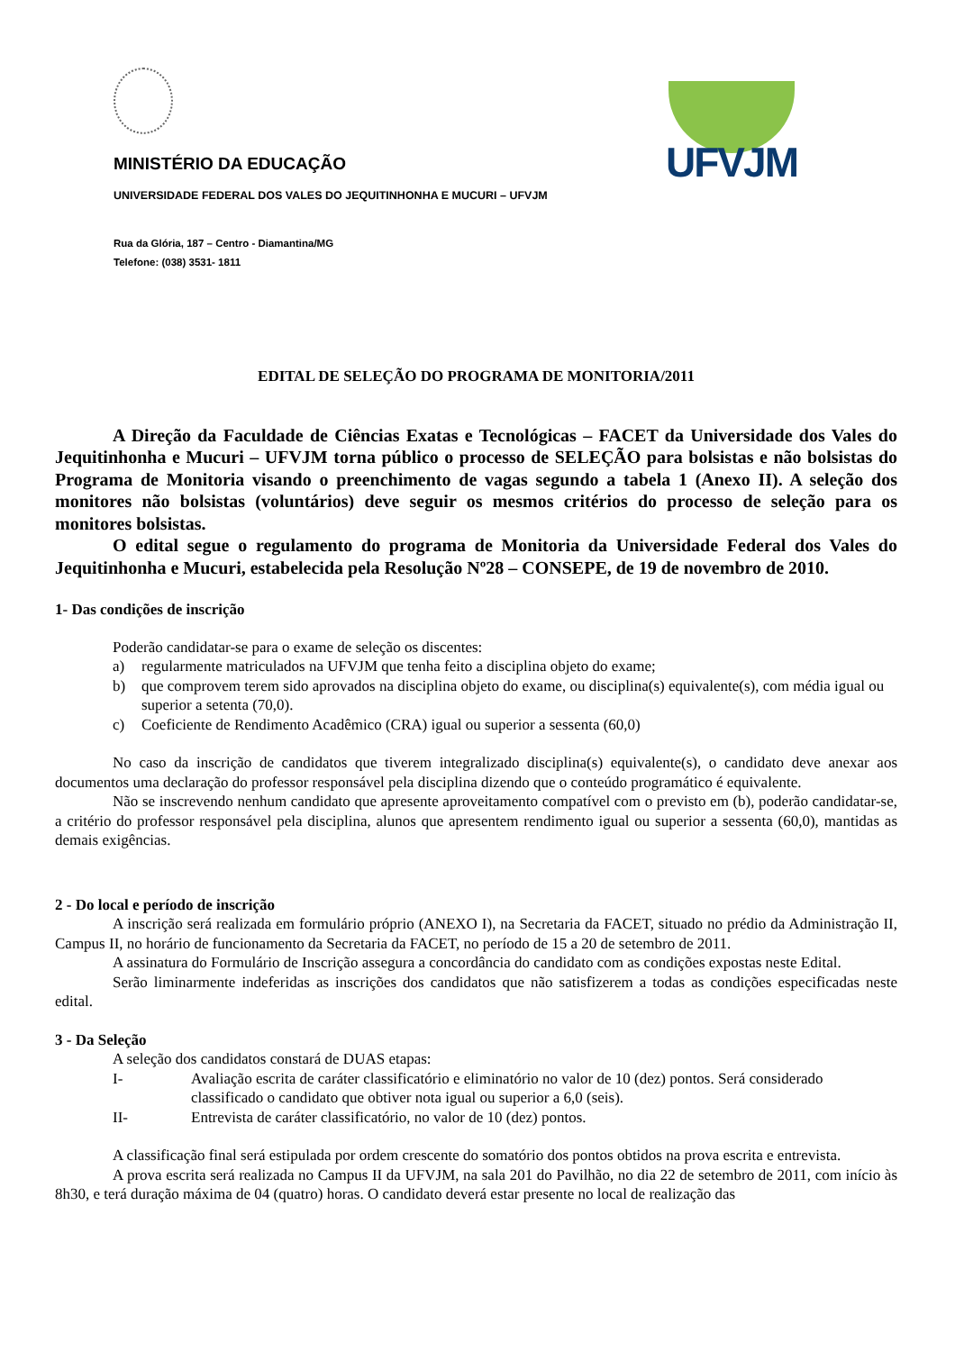MINISTÉRIO DA EDUCAÇÃO
UNIVERSIDADE FEDERAL DOS VALES DO JEQUITINHONHA E MUCURI – UFVJM
Rua da Glória, 187 – Centro - Diamantina/MG
Telefone: (038) 3531- 1811
UFVJM
EDITAL DE SELEÇÃO DO PROGRAMA DE MONITORIA/2011
A Direção da Faculdade de Ciências Exatas e Tecnológicas – FACET da Universidade dos Vales do Jequitinhonha e Mucuri – UFVJM torna público o processo de SELEÇÃO para bolsistas e não bolsistas do Programa de Monitoria visando o preenchimento de vagas segundo a tabela 1 (Anexo II). A seleção dos monitores não bolsistas (voluntários) deve seguir os mesmos critérios do processo de seleção para os monitores bolsistas.
O edital segue o regulamento do programa de Monitoria da Universidade Federal dos Vales do Jequitinhonha e Mucuri, estabelecida pela Resolução Nº28 – CONSEPE, de 19 de novembro de 2010.
1- Das condições de inscrição
Poderão candidatar-se para o exame de seleção os discentes:
a) regularmente matriculados na UFVJM que tenha feito a disciplina objeto do exame;
b) que comprovem terem sido aprovados na disciplina objeto do exame, ou disciplina(s) equivalente(s), com média igual ou superior a setenta (70,0).
c) Coeficiente de Rendimento Acadêmico (CRA) igual ou superior a sessenta (60,0)
No caso da inscrição de candidatos que tiverem integralizado disciplina(s) equivalente(s), o candidato deve anexar aos documentos uma declaração do professor responsável pela disciplina dizendo que o conteúdo programático é equivalente.
Não se inscrevendo nenhum candidato que apresente aproveitamento compatível com o previsto em (b), poderão candidatar-se, a critério do professor responsável pela disciplina, alunos que apresentem rendimento igual ou superior a sessenta (60,0), mantidas as demais exigências.
2 - Do local e período de inscrição
A inscrição será realizada em formulário próprio (ANEXO I), na Secretaria da FACET, situado no prédio da Administração II, Campus II, no horário de funcionamento da Secretaria da FACET, no período de 15 a 20 de setembro de 2011.
A assinatura do Formulário de Inscrição assegura a concordância do candidato com as condições expostas neste Edital.
Serão liminarmente indeferidas as inscrições dos candidatos que não satisfizerem a todas as condições especificadas neste edital.
3 - Da Seleção
A seleção dos candidatos constará de DUAS etapas:
I- Avaliação escrita de caráter classificatório e eliminatório no valor de 10 (dez) pontos. Será considerado classificado o candidato que obtiver nota igual ou superior a 6,0 (seis).
II- Entrevista de caráter classificatório, no valor de 10 (dez) pontos.
A classificação final será estipulada por ordem crescente do somatório dos pontos obtidos na prova escrita e entrevista.
A prova escrita será realizada no Campus II da UFVJM, na sala 201 do Pavilhão, no dia 22 de setembro de 2011, com início às 8h30, e terá duração máxima de 04 (quatro) horas. O candidato deverá estar presente no local de realização das